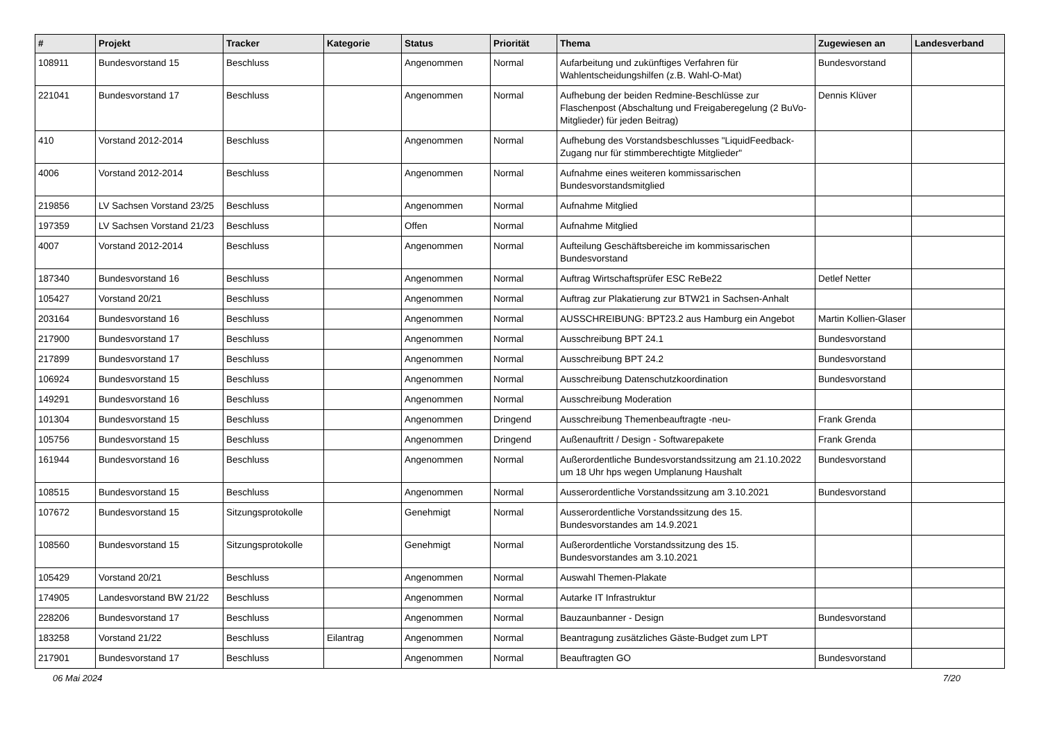| # | Projekt | Tracker | Kategorie | Status | Priorität | Thema | Zugewiesen an | Landesverband |
| --- | --- | --- | --- | --- | --- | --- | --- | --- |
| 108911 | Bundesvorstand 15 | Beschluss | | Angenommen | Normal | Aufarbeitung und zukünftiges Verfahren für Wahlentscheidungshilfen (z.B. Wahl-O-Mat) | Bundesvorstand | |
| 221041 | Bundesvorstand 17 | Beschluss | | Angenommen | Normal | Aufhebung der beiden Redmine-Beschlüsse zur Flaschenpost (Abschaltung und Freigaberegelung (2 BuVo-Mitglieder) für jeden Beitrag) | Dennis Klüver | |
| 410 | Vorstand 2012-2014 | Beschluss | | Angenommen | Normal | Aufhebung des Vorstandsbeschlusses "LiquidFeedback-Zugang nur für stimmberechtigte Mitglieder" | | |
| 4006 | Vorstand 2012-2014 | Beschluss | | Angenommen | Normal | Aufnahme eines weiteren kommissarischen Bundesvorstandsmitglied | | |
| 219856 | LV Sachsen Vorstand 23/25 | Beschluss | | Angenommen | Normal | Aufnahme Mitglied | | |
| 197359 | LV Sachsen Vorstand 21/23 | Beschluss | | Offen | Normal | Aufnahme Mitglied | | |
| 4007 | Vorstand 2012-2014 | Beschluss | | Angenommen | Normal | Aufteilung Geschäftsbereiche im kommissarischen Bundesvorstand | | |
| 187340 | Bundesvorstand 16 | Beschluss | | Angenommen | Normal | Auftrag Wirtschaftsprüfer ESC ReBe22 | Detlef Netter | |
| 105427 | Vorstand 20/21 | Beschluss | | Angenommen | Normal | Auftrag zur Plakatierung zur BTW21 in Sachsen-Anhalt | | |
| 203164 | Bundesvorstand 16 | Beschluss | | Angenommen | Normal | AUSSCHREIBUNG: BPT23.2 aus Hamburg ein Angebot | Martin Kollien-Glaser | |
| 217900 | Bundesvorstand 17 | Beschluss | | Angenommen | Normal | Ausschreibung BPT 24.1 | Bundesvorstand | |
| 217899 | Bundesvorstand 17 | Beschluss | | Angenommen | Normal | Ausschreibung BPT 24.2 | Bundesvorstand | |
| 106924 | Bundesvorstand 15 | Beschluss | | Angenommen | Normal | Ausschreibung Datenschutzkoordination | Bundesvorstand | |
| 149291 | Bundesvorstand 16 | Beschluss | | Angenommen | Normal | Ausschreibung Moderation | | |
| 101304 | Bundesvorstand 15 | Beschluss | | Angenommen | Dringend | Ausschreibung Themenbeauftragte -neu- | Frank Grenda | |
| 105756 | Bundesvorstand 15 | Beschluss | | Angenommen | Dringend | Außenauftritt / Design - Softwarepakete | Frank Grenda | |
| 161944 | Bundesvorstand 16 | Beschluss | | Angenommen | Normal | Außerordentliche Bundesvorstandssitzung am 21.10.2022 um 18 Uhr hps wegen Umplanung Haushalt | Bundesvorstand | |
| 108515 | Bundesvorstand 15 | Beschluss | | Angenommen | Normal | Ausserordentliche Vorstandssitzung am 3.10.2021 | Bundesvorstand | |
| 107672 | Bundesvorstand 15 | Sitzungsprotokolle | | Genehmigt | Normal | Ausserordentliche Vorstandssitzung des 15. Bundesvorstandes am 14.9.2021 | | |
| 108560 | Bundesvorstand 15 | Sitzungsprotokolle | | Genehmigt | Normal | Außerordentliche Vorstandssitzung des 15. Bundesvorstandes am 3.10.2021 | | |
| 105429 | Vorstand 20/21 | Beschluss | | Angenommen | Normal | Auswahl Themen-Plakate | | |
| 174905 | Landesvorstand BW 21/22 | Beschluss | | Angenommen | Normal | Autarke IT Infrastruktur | | |
| 228206 | Bundesvorstand 17 | Beschluss | | Angenommen | Normal | Bauzaunbanner - Design | Bundesvorstand | |
| 183258 | Vorstand 21/22 | Beschluss | Eilantrag | Angenommen | Normal | Beantragung zusätzliches Gäste-Budget zum LPT | | |
| 217901 | Bundesvorstand 17 | Beschluss | | Angenommen | Normal | Beauftragten GO | Bundesvorstand | |
06 Mai 2024 7/20